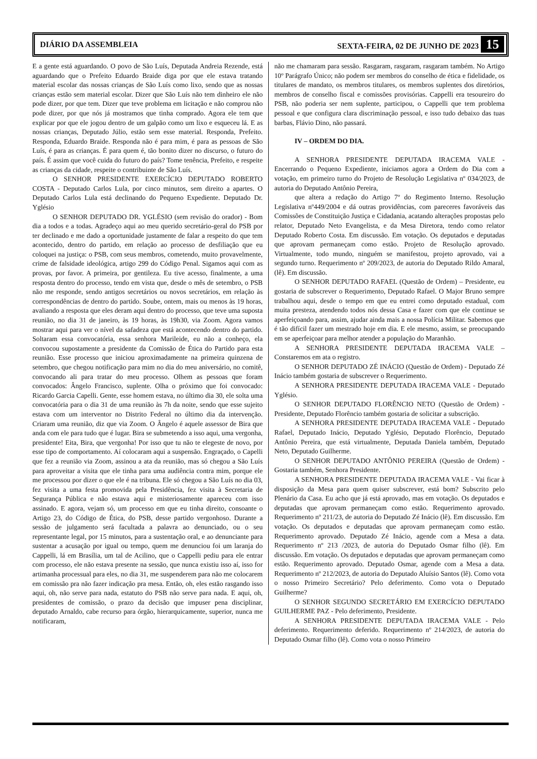DIÁRIO DA ASSEMBLEIA SEXTA-FEIRA, 02 DE JUNHO DE 2023 15
E a gente está aguardando. O povo de São Luís, Deputada Andreia Rezende, está aguardando que o Prefeito Eduardo Braide diga por que ele estava tratando material escolar das nossas crianças de São Luís como lixo, sendo que as nossas crianças estão sem material escolar. Dizer que São Luís não tem dinheiro ele não pode dizer, por que tem. Dizer que teve problema em licitação e não comprou não pode dizer, por que nós já mostramos que tinha comprado. Agora ele tem que explicar por que ele jogou dentro de um galpão como um lixo e esqueceu lá. E as nossas crianças, Deputado Júlio, estão sem esse material. Responda, Prefeito. Responda, Eduardo Braide. Responda não é para mim, é para as pessoas de São Luís, é para as crianças. É para quem é, tão bonito dizer no discurso, o futuro do país. É assim que você cuida do futuro do país? Tome tenência, Prefeito, e respeite as crianças da cidade, respeite o contribuinte de São Luís.
O SENHOR PRESIDENTE EXERCÍCIO DEPUTADO ROBERTO COSTA - Deputado Carlos Lula, por cinco minutos, sem direito a apartes. O Deputado Carlos Lula está declinando do Pequeno Expediente. Deputado Dr. Yglésio
O SENHOR DEPUTADO DR. YGLÉSIO (sem revisão do orador) - Bom dia a todos e a todas. Agradeço aqui ao meu querido secretário-geral do PSB por ter declinado e me dado a oportunidade justamente de falar a respeito do que tem acontecido, dentro do partido, em relação ao processo de desfiliação que eu coloquei na justiça: o PSB, com seus membros, cometendo, muito provavelmente, crime de falsidade ideológica, artigo 299 do Código Penal. Sigamos aqui com as provas, por favor. A primeira, por gentileza. Eu tive acesso, finalmente, a uma resposta dentro do processo, tendo em vista que, desde o mês de setembro, o PSB não me responde, sendo antigos secretários ou novos secretários, em relação às correspondências de dentro do partido. Soube, ontem, mais ou menos às 19 horas, avaliando a resposta que eles deram aqui dentro do processo, que teve uma suposta reunião, no dia 31 de janeiro, às 19 horas, às 19h30, via Zoom. Agora vamos mostrar aqui para ver o nível da safadeza que está acontecendo dentro do partido. Soltaram essa convocatória, essa senhora Marileide, eu não a conheço, ela convocou supostamente a presidente da Comissão de Ética do Partido para esta reunião. Esse processo que iniciou aproximadamente na primeira quinzena de setembro, que chegou notificação para mim no dia do meu aniversário, no comitê, convocando ali para tratar do meu processo. Olhem as pessoas que foram convocados: Ângelo Francisco, suplente. Olha o próximo que foi convocado: Ricardo Garcia Capelli. Gente, esse homem estava, no último dia 30, ele solta uma convocatória para o dia 31 de uma reunião às 7h da noite, sendo que esse sujeito estava com um interventor no Distrito Federal no último dia da intervenção. Criaram uma reunião, diz que via Zoom. O Ângelo é aquele assessor de Bira que anda com ele para tudo que é lugar. Bira se submetendo a isso aqui, uma vergonha, presidente! Eita, Bira, que vergonha! Por isso que tu não te elegeste de novo, por esse tipo de comportamento. Aí colocaram aqui a suspensão. Engraçado, o Capelli que fez a reunião via Zoom, assinou a ata da reunião, mas só chegou a São Luís para aproveitar a visita que ele tinha para uma audiência contra mim, porque ele me processou por dizer o que ele é na tribuna. Ele só chegou a São Luís no dia 03, fez visita a uma festa promovida pela Presidência, fez visita à Secretaria de Segurança Pública e não estava aqui e misteriosamente apareceu com isso assinado. E agora, vejam só, um processo em que eu tinha direito, consoante o Artigo 23, do Código de Ética, do PSB, desse partido vergonhoso. Durante a sessão de julgamento será facultada a palavra ao denunciado, ou o seu representante legal, por 15 minutos, para a sustentação oral, e ao denunciante para sustentar a acusação por igual ou tempo, quem me denunciou foi um laranja do Cappelli, lá em Brasília, um tal de Acilino, que o Cappelli pediu para ele entrar com processo, ele não estava presente na sessão, que nunca existiu isso aí, isso for artimanha processual para eles, no dia 31, me suspenderem para não me colocarem em comissão pra não fazer indicação pra mesa. Então, oh, eles estão rasgando isso aqui, oh, não serve para nada, estatuto do PSB não serve para nada. E aqui, oh, presidentes de comissão, o prazo da decisão que impuser pena disciplinar, deputado Arnaldo, cabe recurso para órgão, hierarquicamente, superior, nunca me notificaram,
não me chamaram para sessão. Rasgaram, rasgaram, rasgaram também. No Artigo 10º Parágrafo Único; não podem ser membros do conselho de ética e fidelidade, os titulares de mandato, os membros titulares, os membros suplentes dos diretórios, membros de conselho fiscal e comissões provisórias. Cappelli era tesoureiro do PSB, não poderia ser nem suplente, participou, o Cappelli que tem problema pessoal e que configura clara discriminação pessoal, e isso tudo debaixo das tuas barbas, Flávio Dino, não passará.
IV – ORDEM DO DIA.
A SENHORA PRESIDENTE DEPUTADA IRACEMA VALE - Encerrando o Pequeno Expediente, iniciamos agora a Ordem do Dia com a votação, em primeiro turno do Projeto de Resolução Legislativa nº 034/2023, de autoria do Deputado Antônio Pereira,
que altera a redação do Artigo 7º do Regimento Interno. Resolução Legislativa nº449/2004 e dá outras providências, com pareceres favoráveis das Comissões de Constituição Justiça e Cidadania, acatando alterações propostas pelo relator, Deputado Neto Evangelista, e da Mesa Diretora, tendo como relator Deputado Roberto Costa. Em discussão. Em votação. Os deputados e deputadas que aprovam permaneçam como estão. Projeto de Resolução aprovado. Virtualmente, todo mundo, ninguém se manifestou, projeto aprovado, vai a segundo turno. Requerimento nº 209/2023, de autoria do Deputado Rildo Amaral, (lê). Em discussão.
O SENHOR DEPUTADO RAFAEL (Questão de Ordem) – Presidente, eu gostaria de subscrever o Requerimento, Deputado Rafael. O Major Bruno sempre trabalhou aqui, desde o tempo em que eu entrei como deputado estadual, com muita presteza, atendendo todos nós dessa Casa e fazer com que ele continue se aperfeiçoando para, assim, ajudar ainda mais a nossa Polícia Militar. Sabemos que é tão difícil fazer um mestrado hoje em dia. E ele mesmo, assim, se preocupando em se aperfeiçoar para melhor atender a população do Maranhão.
A SENHORA PRESIDENTE DEPUTADA IRACEMA VALE – Constaremos em ata o registro.
O SENHOR DEPUTADO ZÉ INÁCIO (Questão de Ordem) - Deputado Zé Inácio também gostaria de subscrever o Requerimento.
A SENHORA PRESIDENTE DEPUTADA IRACEMA VALE - Deputado Yglésio.
O SENHOR DEPUTADO FLORÊNCIO NETO (Questão de Ordem) - Presidente, Deputado Florêncio também gostaria de solicitar a subscrição.
A SENHORA PRESIDENTE DEPUTADA IRACEMA VALE - Deputado Rafael, Deputado Inácio, Deputado Yglésio, Deputado Florêncio, Deputado Antônio Pereira, que está virtualmente, Deputada Daniela também, Deputado Neto, Deputado Guilherme.
O SENHOR DEPUTADO ANTÔNIO PEREIRA (Questão de Ordem) - Gostaria também, Senhora Presidente.
A SENHORA PRESIDENTE DEPUTADA IRACEMA VALE - Vai ficar à disposição da Mesa para quem quiser subscrever, está bom? Subscrito pelo Plenário da Casa. Eu acho que já está aprovado, mas em votação. Os deputados e deputadas que aprovam permaneçam como estão. Requerimento aprovado. Requerimento nº 211/23, de autoria do Deputado Zé Inácio (lê). Em discussão. Em votação. Os deputados e deputadas que aprovam permaneçam como estão. Requerimento aprovado. Deputado Zé Inácio, agende com a Mesa a data. Requerimento nº 213 /2023, de autoria do Deputado Osmar filho (lê). Em discussão. Em votação. Os deputados e deputadas que aprovam permaneçam como estão. Requerimento aprovado. Deputado Osmar, agende com a Mesa a data. Requerimento nº 212/2023, de autoria do Deputado Aluísio Santos (lê). Como vota o nosso Primeiro Secretário? Pelo deferimento. Como vota o Deputado Guilherme?
O SENHOR SEGUNDO SECRETÁRIO EM EXERCÍCIO DEPUTADO GUILHERME PAZ - Pelo deferimento, Presidente.
A SENHORA PRESIDENTE DEPUTADA IRACEMA VALE - Pelo deferimento. Requerimento deferido. Requerimento nº 214/2023, de autoria do Deputado Osmar filho (lê). Como vota o nosso Primeiro